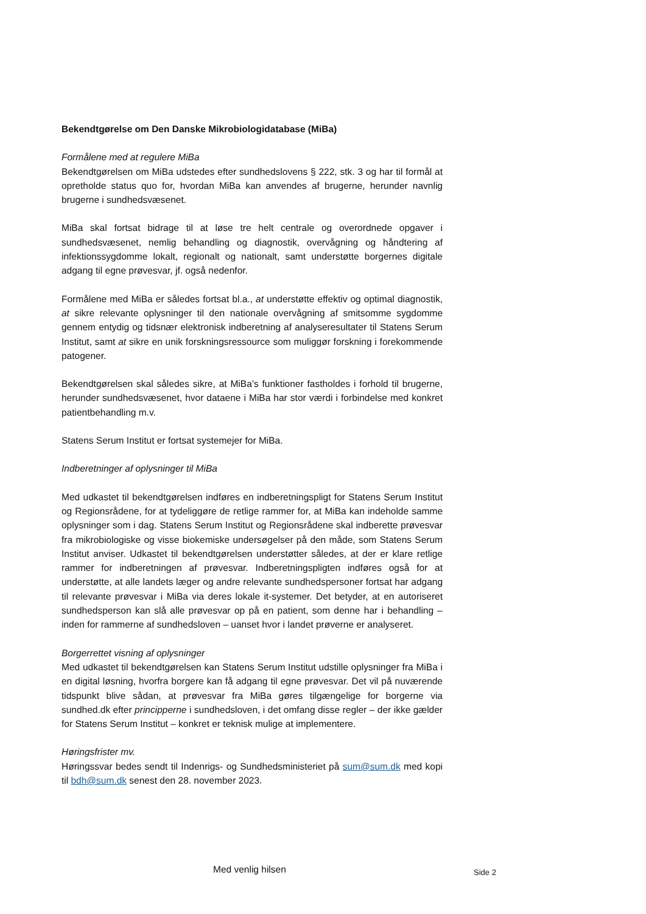Bekendtgørelse om Den Danske Mikrobiologidatabase (MiBa)
Formålene med at regulere MiBa
Bekendtgørelsen om MiBa udstedes efter sundhedslovens § 222, stk. 3 og har til formål at opretholde status quo for, hvordan MiBa kan anvendes af brugerne, herunder navnlig brugerne i sundhedsvæsenet.
MiBa skal fortsat bidrage til at løse tre helt centrale og overordnede opgaver i sundhedsvæsenet, nemlig behandling og diagnostik, overvågning og håndtering af infektionssygdomme lokalt, regionalt og nationalt, samt understøtte borgernes digitale adgang til egne prøvesvar, jf. også nedenfor.
Formålene med MiBa er således fortsat bl.a., at understøtte effektiv og optimal diagnostik, at sikre relevante oplysninger til den nationale overvågning af smitsomme sygdomme gennem entydig og tidsnær elektronisk indberetning af analyseresultater til Statens Serum Institut, samt at sikre en unik forskningsressource som muliggør forskning i forekommende patogener.
Bekendtgørelsen skal således sikre, at MiBa’s funktioner fastholdes i forhold til brugerne, herunder sundhedsvæsenet, hvor dataene i MiBa har stor værdi i forbindelse med konkret patientbehandling m.v.
Statens Serum Institut er fortsat systemejer for MiBa.
Indberetninger af oplysninger til MiBa
Med udkastet til bekendtgørelsen indføres en indberetningspligt for Statens Serum Institut og Regionsrådene, for at tydeliggøre de retlige rammer for, at MiBa kan indeholde samme oplysninger som i dag. Statens Serum Institut og Regionsrådene skal indberette prøvesvar fra mikrobiologiske og visse biokemiske undersøgelser på den måde, som Statens Serum Institut anviser. Udkastet til bekendtgørelsen understøtter således, at der er klare retlige rammer for indberetningen af prøvesvar. Indberetningspligten indføres også for at understøtte, at alle landets læger og andre relevante sundhedspersoner fortsat har adgang til relevante prøvesvar i MiBa via deres lokale it-systemer. Det betyder, at en autoriseret sundhedsperson kan slå alle prøvesvar op på en patient, som denne har i behandling – inden for rammerne af sundhedsloven – uanset hvor i landet prøverne er analyseret.
Borgerrettet visning af oplysninger
Med udkastet til bekendtgørelsen kan Statens Serum Institut udstille oplysninger fra MiBa i en digital løsning, hvorfra borgere kan få adgang til egne prøvesvar. Det vil på nuværende tidspunkt blive sådan, at prøvesvar fra MiBa gøres tilgængelige for borgerne via sundhed.dk efter principperne i sundhedsloven, i det omfang disse regler – der ikke gælder for Statens Serum Institut – konkret er teknisk mulige at implementere.
Høringsfrister mv.
Høringssvar bedes sendt til Indenrigs- og Sundhedsministeriet på sum@sum.dk med kopi til bdh@sum.dk senest den 28. november 2023.
Med venlig hilsen Side 2